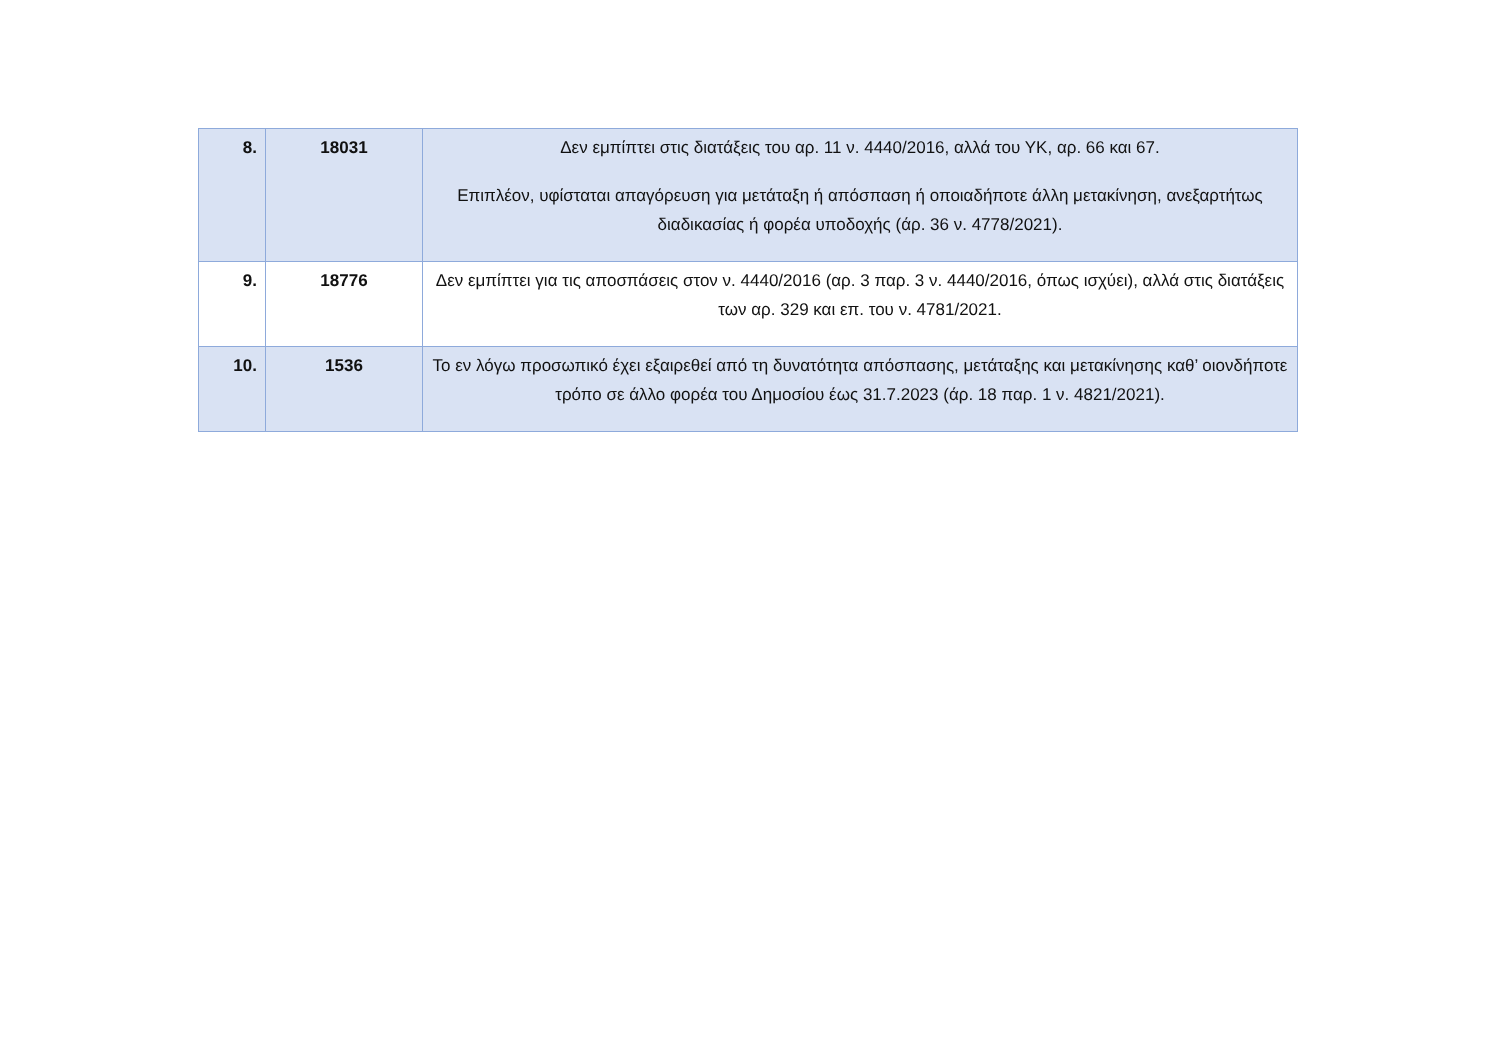| 8. | 18031 | Δεν εμπίπτει στις διατάξεις του αρ. 11 ν. 4440/2016, αλλά του ΥΚ, αρ. 66 και 67. Επιπλέον, υφίσταται απαγόρευση για μετάταξη ή απόσπαση ή οποιαδήποτε άλλη μετακίνηση, ανεξαρτήτως διαδικασίας ή φορέα υποδοχής (άρ. 36 ν. 4778/2021). |
| 9. | 18776 | Δεν εμπίπτει για τις αποσπάσεις στον ν. 4440/2016 (αρ. 3 παρ. 3 ν. 4440/2016, όπως ισχύει), αλλά στις διατάξεις των αρ. 329 και επ. του ν. 4781/2021. |
| 10. | 1536 | Το εν λόγω προσωπικό έχει εξαιρεθεί από τη δυνατότητα απόσπασης, μετάταξης και μετακίνησης καθ’ οιονδήποτε τρόπο σε άλλο φορέα του Δημοσίου έως 31.7.2023 (άρ. 18 παρ. 1 ν. 4821/2021). |